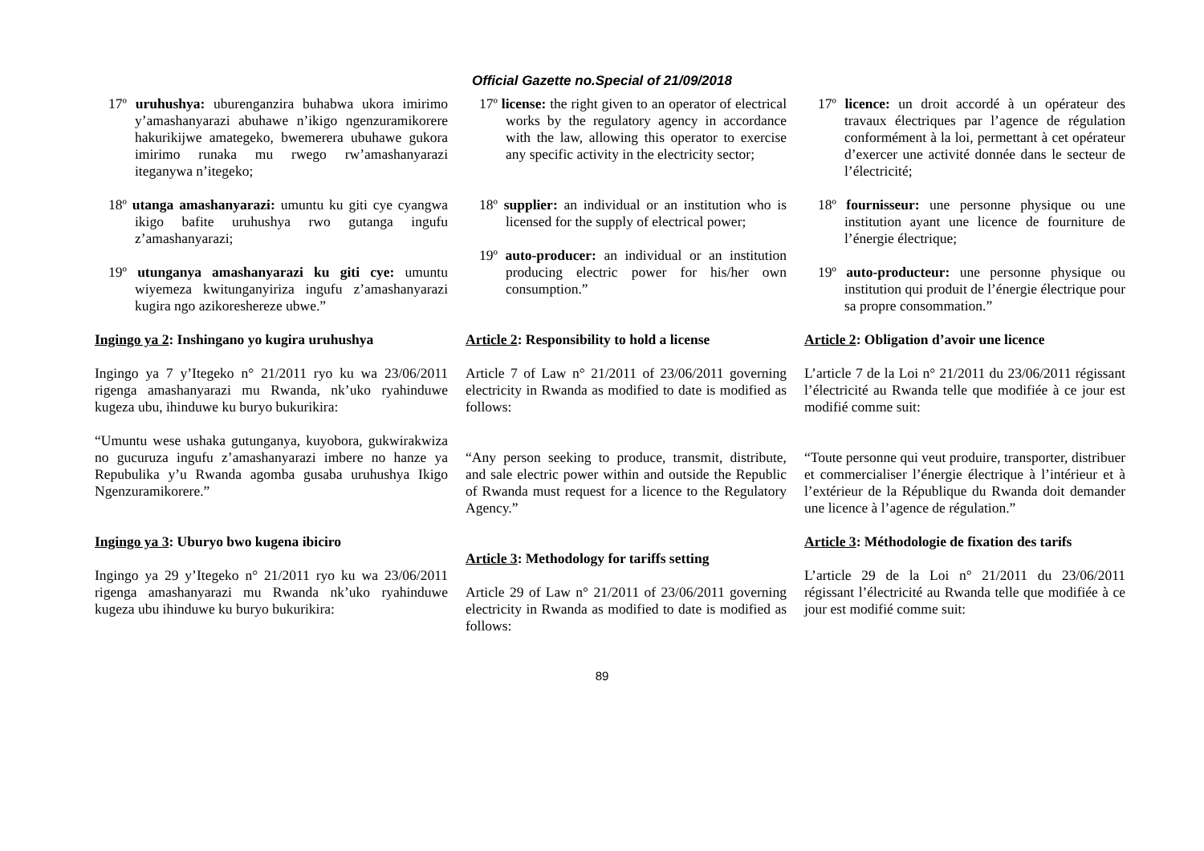Official Gazette no.Special of 21/09/2018
17º uruhushya: uburenganzira buhabwa ukora imirimo y’amashanyarazi abuhawe n’ikigo ngenzuramikorere hakurikijwe amategeko, bwemerera ubuhawe gukora imirimo runaka mu rwego rw’amashanyarazi iteganywa n’itegeko;
18º utanga amashanyarazi: umuntu ku giti cye cyangwa ikigo bafite uruhushya rwo gutanga ingufu z’amashanyarazi;
19º utunganya amashanyarazi ku giti cye: umuntu wiyemeza kwitunganyiriza ingufu z’amashanyarazi kugira ngo azikoreshereze ubwe.”
Ingingo ya 2: Inshingano yo kugira uruhushya
Ingingo ya 7 y’Itegeko n° 21/2011 ryo ku wa 23/06/2011 rigenga amashanyarazi mu Rwanda, nk’uko ryahinduwe kugeza ubu, ihinduwe ku buryo bukurikira:
“Umuntu wese ushaka gutunganya, kuyobora, gukwirakwiza no gucuruza ingufu z’amashanyarazi imbere no hanze ya Repubulika y’u Rwanda agomba gusaba uruhushya Ikigo Ngenzuramikorere.”
Ingingo ya 3: Uburyo bwo kugena ibiciro
Ingingo ya 29 y’Itegeko n° 21/2011 ryo ku wa 23/06/2011 rigenga amashanyarazi mu Rwanda nk’uko ryahinduwe kugeza ubu ihinduwe ku buryo bukurikira:
17º license: the right given to an operator of electrical works by the regulatory agency in accordance with the law, allowing this operator to exercise any specific activity in the electricity sector;
18º supplier: an individual or an institution who is licensed for the supply of electrical power;
19º auto-producer: an individual or an institution producing electric power for his/her own consumption.”
Article 2: Responsibility to hold a license
Article 7 of Law n° 21/2011 of 23/06/2011 governing electricity in Rwanda as modified to date is modified as follows:
“Any person seeking to produce, transmit, distribute, and sale electric power within and outside the Republic of Rwanda must request for a licence to the Regulatory Agency.”
Article 3: Methodology for tariffs setting
Article 29 of Law n° 21/2011 of 23/06/2011 governing electricity in Rwanda as modified to date is modified as follows:
17º licence: un droit accordé à un opérateur des travaux électriques par l’agence de régulation conformément à la loi, permettant à cet opérateur d’exercer une activité donnée dans le secteur de l’électricité;
18º fournisseur: une personne physique ou une institution ayant une licence de fourniture de l’énergie électrique;
19º auto-producteur: une personne physique ou institution qui produit de l’énergie électrique pour sa propre consommation.”
Article 2: Obligation d’avoir une licence
L’article 7 de la Loi n° 21/2011 du 23/06/2011 régissant l’électricité au Rwanda telle que modifiée à ce jour est modifié comme suit:
“Toute personne qui veut produire, transporter, distribuer et commercialiser l’énergie électrique à l’intérieur et à l’extérieur de la République du Rwanda doit demander une licence à l’agence de régulation.”
Article 3: Méthodologie de fixation des tarifs
L’article 29 de la Loi n° 21/2011 du 23/06/2011 régissant l’électricité au Rwanda telle que modifiée à ce jour est modifié comme suit:
89